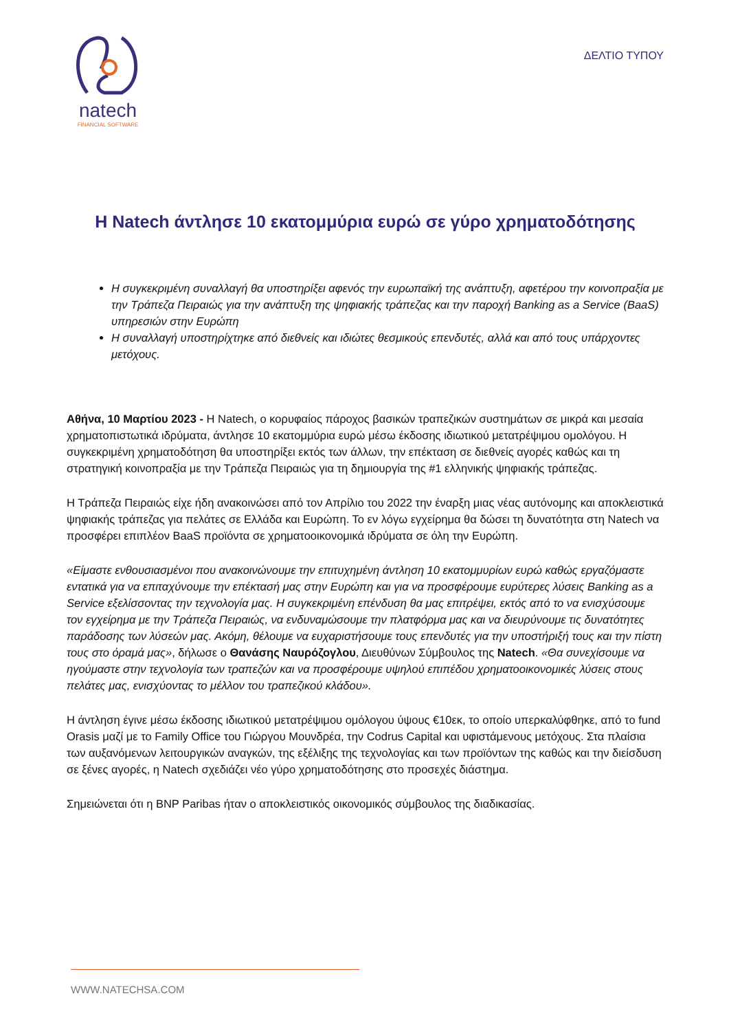natech
FINANCIAL SOFTWARE
ΔΕΛΤΙΟ ΤΥΠΟΥ
Η Natech άντλησε 10 εκατομμύρια ευρώ σε γύρο χρηματοδότησης
Η συγκεκριμένη συναλλαγή θα υποστηρίξει αφενός την ευρωπαϊκή της ανάπτυξη, αφετέρου την κοινοπραξία με την Τράπεζα Πειραιώς για την ανάπτυξη της ψηφιακής τράπεζας και την παροχή Banking as a Service (BaaS) υπηρεσιών στην Ευρώπη
Η συναλλαγή υποστηρίχτηκε από διεθνείς και ιδιώτες θεσμικούς επενδυτές, αλλά και από τους υπάρχοντες μετόχους.
Αθήνα, 10 Μαρτίου 2023 - Η Natech, ο κορυφαίος πάροχος βασικών τραπεζικών συστημάτων σε μικρά και μεσαία χρηματοπιστωτικά ιδρύματα, άντλησε 10 εκατομμύρια ευρώ μέσω έκδοσης ιδιωτικού μετατρέψιμου ομολόγου. Η συγκεκριμένη χρηματοδότηση θα υποστηρίξει εκτός των άλλων, την επέκταση σε διεθνείς αγορές καθώς και τη στρατηγική κοινοπραξία με την Τράπεζα Πειραιώς για τη δημιουργία της #1 ελληνικής ψηφιακής τράπεζας.
Η Τράπεζα Πειραιώς είχε ήδη ανακοινώσει από τον Απρίλιο του 2022 την έναρξη μιας νέας αυτόνομης και αποκλειστικά ψηφιακής τράπεζας για πελάτες σε Ελλάδα και Ευρώπη. Το εν λόγω εγχείρημα θα δώσει τη δυνατότητα στη Natech να προσφέρει επιπλέον BaaS προϊόντα σε χρηματοοικονομικά ιδρύματα σε όλη την Ευρώπη.
«Είμαστε ενθουσιασμένοι που ανακοινώνουμε την επιτυχημένη άντληση 10 εκατομμυρίων ευρώ καθώς εργαζόμαστε εντατικά για να επιταχύνουμε την επέκτασή μας στην Ευρώπη και για να προσφέρουμε ευρύτερες λύσεις Banking as a Service εξελίσσοντας την τεχνολογία μας. Η συγκεκριμένη επένδυση θα μας επιτρέψει, εκτός από το να ενισχύσουμε τον εγχείρημα με την Τράπεζα Πειραιώς, να ενδυναμώσουμε την πλατφόρμα μας και να διευρύνουμε τις δυνατότητες παράδοσης των λύσεών μας. Ακόμη, θέλουμε να ευχαριστήσουμε τους επενδυτές για την υποστήριξή τους και την πίστη τους στο όραμά μας», δήλωσε ο Θανάσης Ναυρόζογλου, Διευθύνων Σύμβουλος της Natech. «Θα συνεχίσουμε να ηγούμαστε στην τεχνολογία των τραπεζών και να προσφέρουμε υψηλού επιπέδου χρηματοοικονομικές λύσεις στους πελάτες μας, ενισχύοντας το μέλλον του τραπεζικού κλάδου».
Η άντληση έγινε μέσω έκδοσης ιδιωτικού μετατρέψιμου ομόλογου ύψους €10εκ, το οποίο υπερκαλύφθηκε, από το fund Orasis μαζί με το Family Office του Γιώργου Μουνδρέα, την Codrus Capital και υφιστάμενους μετόχους. Στα πλαίσια των αυξανόμενων λειτουργικών αναγκών, της εξέλιξης της τεχνολογίας και των προϊόντων της καθώς και την διείσδυση σε ξένες αγορές, η Natech σχεδιάζει νέο γύρο χρηματοδότησης στο προσεχές διάστημα.
Σημειώνεται ότι η BNP Paribas ήταν ο αποκλειστικός οικονομικός σύμβουλος της διαδικασίας.
WWW.NATECHSA.COM